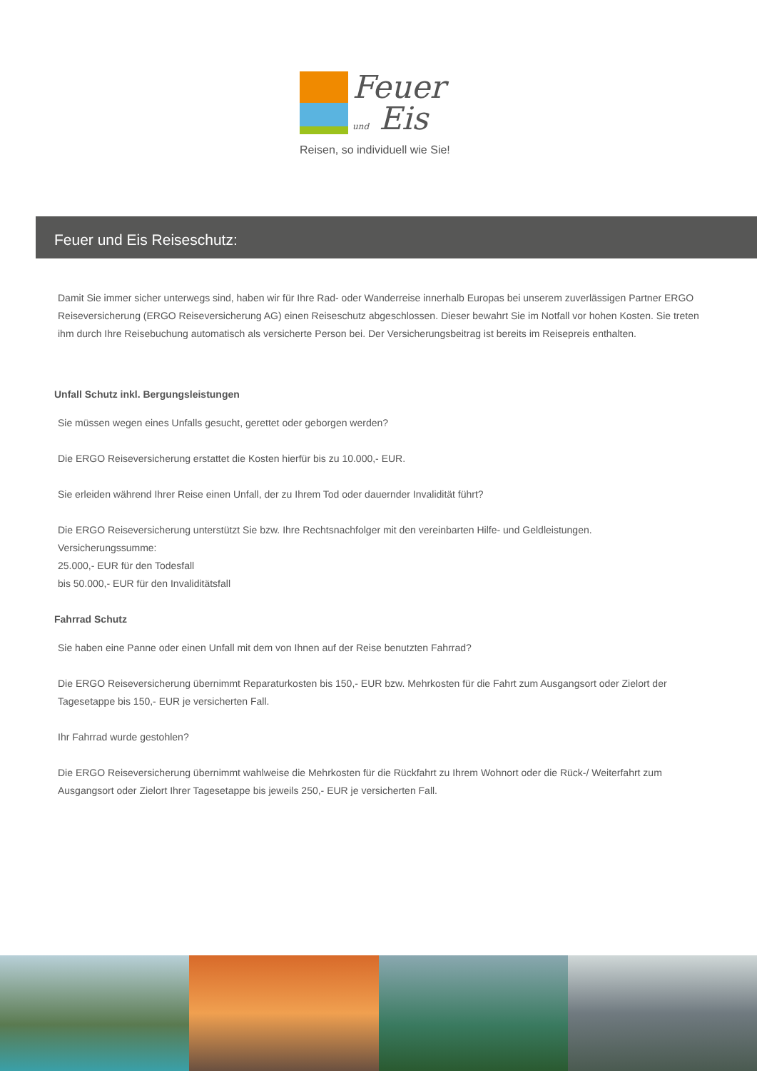Feuer
und Eis
Reisen, so individuell wie Sie!
Feuer und Eis Reiseschutz:
Damit Sie immer sicher unterwegs sind, haben wir für Ihre Rad- oder Wanderreise innerhalb Europas bei unserem zuverlässigen Partner ERGO Reiseversicherung (ERGO Reiseversicherung AG) einen Reiseschutz abgeschlossen. Dieser bewahrt Sie im Notfall vor hohen Kosten. Sie treten ihm durch Ihre Reisebuchung automatisch als versicherte Person bei. Der Versicherungsbeitrag ist bereits im Reisepreis enthalten.
Unfall Schutz inkl. Bergungsleistungen
Sie müssen wegen eines Unfalls gesucht, gerettet oder geborgen werden?
Die ERGO Reiseversicherung erstattet die Kosten hierfür bis zu 10.000,- EUR.
Sie erleiden während Ihrer Reise einen Unfall, der zu Ihrem Tod oder dauernder Invalidität führt?
Die ERGO Reiseversicherung unterstützt Sie bzw. Ihre Rechtsnachfolger mit den vereinbarten Hilfe- und Geldleistungen.
Versicherungssumme:
25.000,- EUR für den Todesfall
bis 50.000,- EUR für den Invaliditätsfall
Fahrrad Schutz
Sie haben eine Panne oder einen Unfall mit dem von Ihnen auf der Reise benutzten Fahrrad?
Die ERGO Reiseversicherung übernimmt Reparaturkosten bis 150,- EUR bzw. Mehrkosten für die Fahrt zum Ausgangsort oder Zielort der Tagesetappe bis 150,- EUR je versicherten Fall.
Ihr Fahrrad wurde gestohlen?
Die ERGO Reiseversicherung übernimmt wahlweise die Mehrkosten für die Rückfahrt zu Ihrem Wohnort oder die Rück-/ Weiterfahrt zum Ausgangsort oder Zielort Ihrer Tagesetappe bis jeweils 250,- EUR je versicherten Fall.